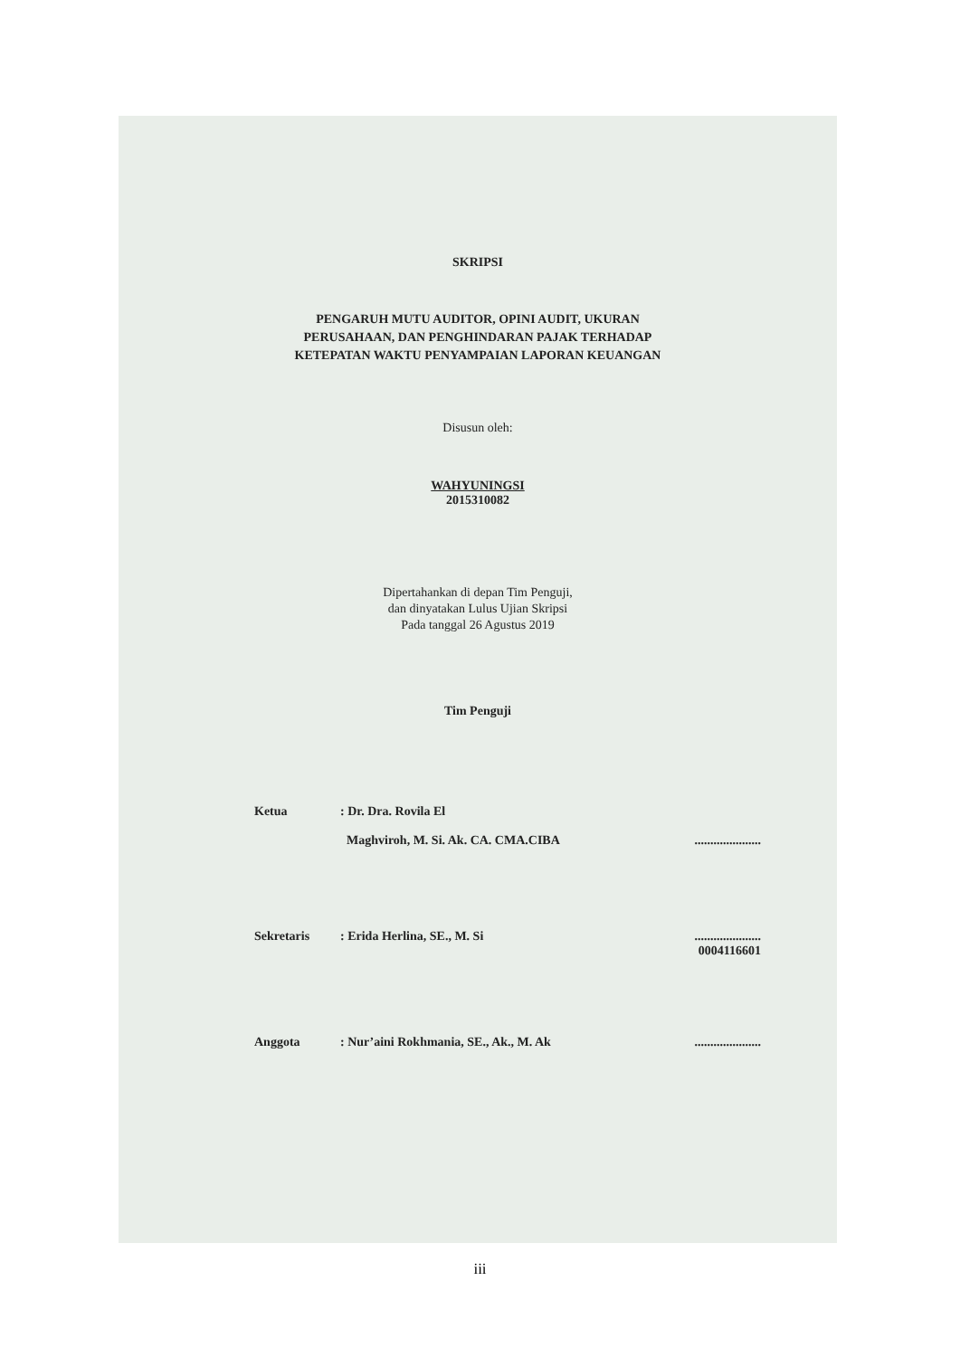SKRIPSI
PENGARUH MUTU AUDITOR, OPINI AUDIT, UKURAN
PERUSAHAAN, DAN PENGHINDARAN PAJAK TERHADAP
KETEPATAN WAKTU PENYAMPAIAN LAPORAN KEUANGAN
Disusun oleh:
WAHYUNINGSI
2015310082
Dipertahankan di depan Tim Penguji,
dan dinyatakan Lulus Ujian Skripsi
Pada tanggal 26 Agustus 2019
Tim Penguji
Ketua: Dr. Dra. Rovila El
Maghviroh, M. Si. Ak. CA. CMA.CIBA
.....................
Sekretaris: Erida Herlina, SE., M. Si.....................
0004116601
Anggota: Nur’aini Rokhmania, SE., Ak., M. Ak.....................
iii